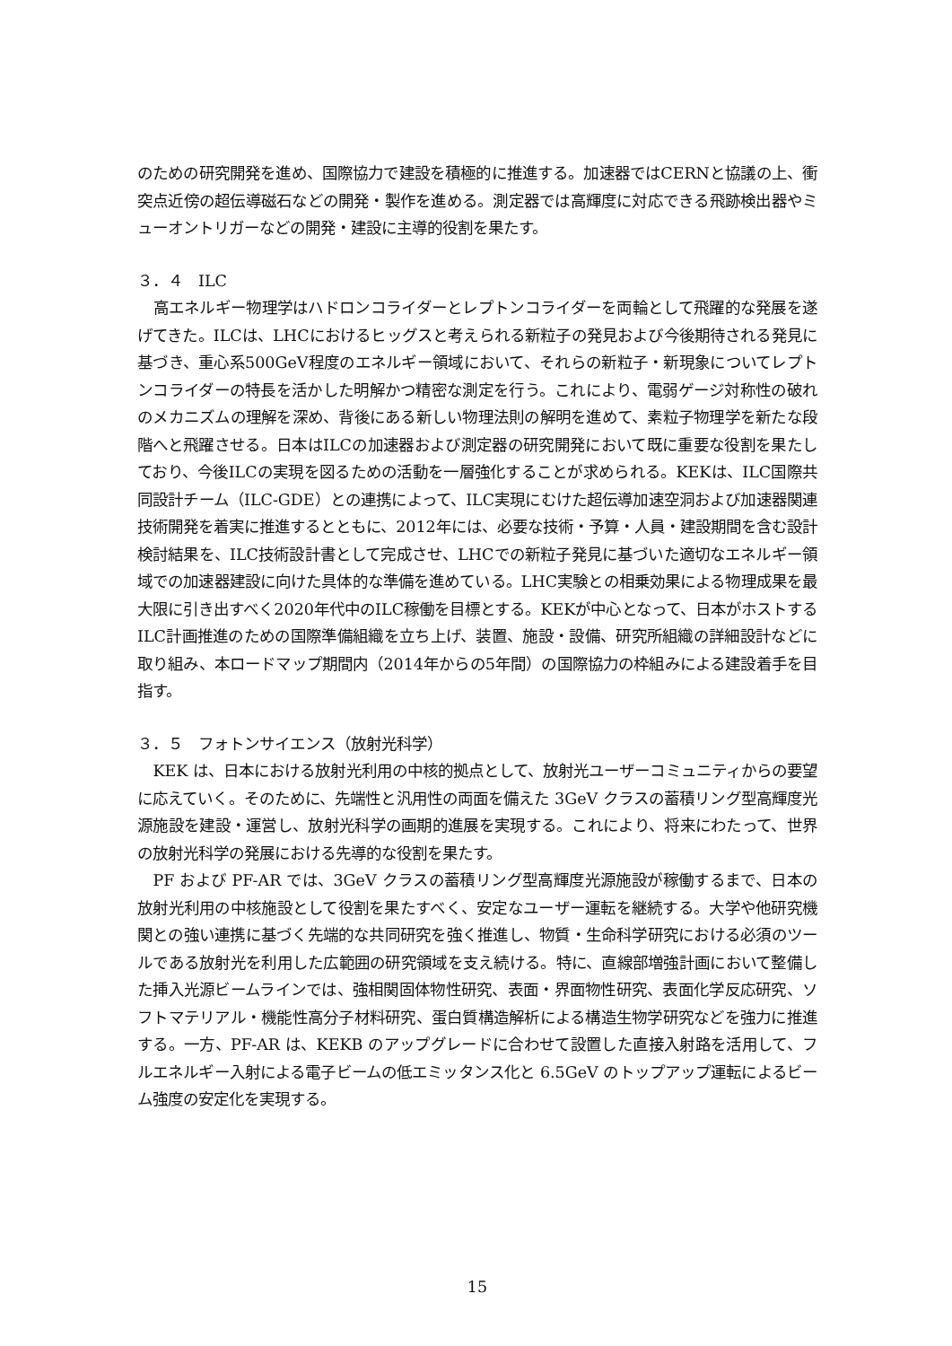のための研究開発を進め、国際協力で建設を積極的に推進する。加速器ではCERNと協議の上、衝突点近傍の超伝導磁石などの開発・製作を進める。測定器では高輝度に対応できる飛跡検出器やミューオントリガーなどの開発・建設に主導的役割を果たす。
３．４　ILC
高エネルギー物理学はハドロンコライダーとレプトンコライダーを両輪として飛躍的な発展を遂げてきた。ILCは、LHCにおけるヒッグスと考えられる新粒子の発見および今後期待される発見に基づき、重心系500GeV程度のエネルギー領域において、それらの新粒子・新現象についてレプトンコライダーの特長を活かした明解かつ精密な測定を行う。これにより、電弱ゲージ対称性の破れのメカニズムの理解を深め、背後にある新しい物理法則の解明を進めて、素粒子物理学を新たな段階へと飛躍させる。日本はILCの加速器および測定器の研究開発において既に重要な役割を果たしており、今後ILCの実現を図るための活動を一層強化することが求められる。KEKは、ILC国際共同設計チーム（ILC-GDE）との連携によって、ILC実現にむけた超伝導加速空洞および加速器関連技術開発を着実に推進するとともに、2012年には、必要な技術・予算・人員・建設期間を含む設計検討結果を、ILC技術設計書として完成させ、LHCでの新粒子発見に基づいた適切なエネルギー領域での加速器建設に向けた具体的な準備を進めている。LHC実験との相乗効果による物理成果を最大限に引き出すべく2020年代中のILC稼働を目標とする。KEKが中心となって、日本がホストするILC計画推進のための国際準備組織を立ち上げ、装置、施設・設備、研究所組織の詳細設計などに取り組み、本ロードマップ期間内（2014年からの5年間）の国際協力の枠組みによる建設着手を目指す。
３．５　フォトンサイエンス（放射光科学）
KEK は、日本における放射光利用の中核的拠点として、放射光ユーザーコミュニティからの要望に応えていく。そのために、先端性と汎用性の両面を備えた 3GeV クラスの蓄積リング型高輝度光源施設を建設・運営し、放射光科学の画期的進展を実現する。これにより、将来にわたって、世界の放射光科学の発展における先導的な役割を果たす。
PF および PF-AR では、3GeV クラスの蓄積リング型高輝度光源施設が稼働するまで、日本の放射光利用の中核施設として役割を果たすべく、安定なユーザー運転を継続する。大学や他研究機関との強い連携に基づく先端的な共同研究を強く推進し、物質・生命科学研究における必須のツールである放射光を利用した広範囲の研究領域を支え続ける。特に、直線部増強計画において整備した挿入光源ビームラインでは、強相関固体物性研究、表面・界面物性研究、表面化学反応研究、ソフトマテリアル・機能性高分子材料研究、蛋白質構造解析による構造生物学研究などを強力に推進する。一方、PF-AR は、KEKB のアップグレードに合わせて設置した直接入射路を活用して、フルエネルギー入射による電子ビームの低エミッタンス化と 6.5GeV のトップアップ運転によるビーム強度の安定化を実現する。
15